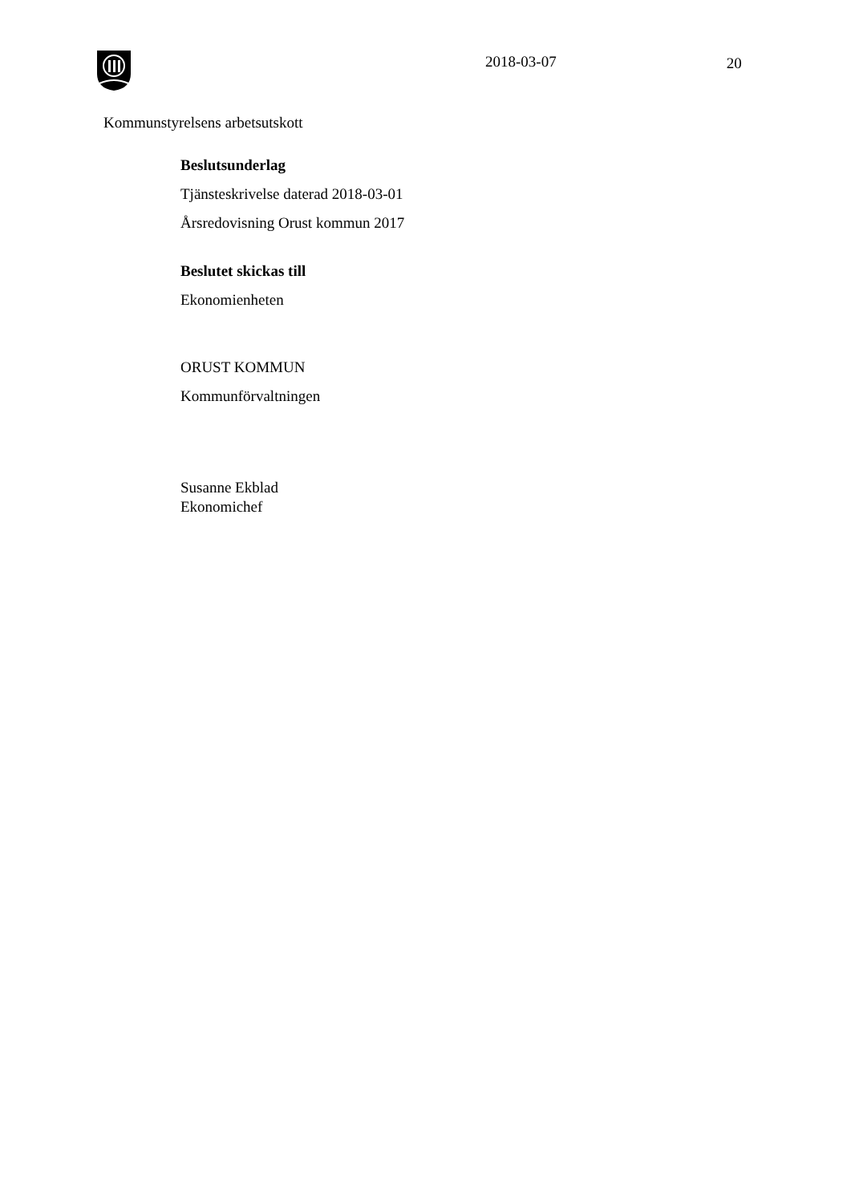2018-03-07 20
Kommunstyrelsens arbetsutskott
Beslutsunderlag
Tjänsteskrivelse daterad 2018-03-01
Årsredovisning Orust kommun 2017
Beslutet skickas till
Ekonomienheten
ORUST KOMMUN
Kommunförvaltningen
Susanne Ekblad
Ekonomichef